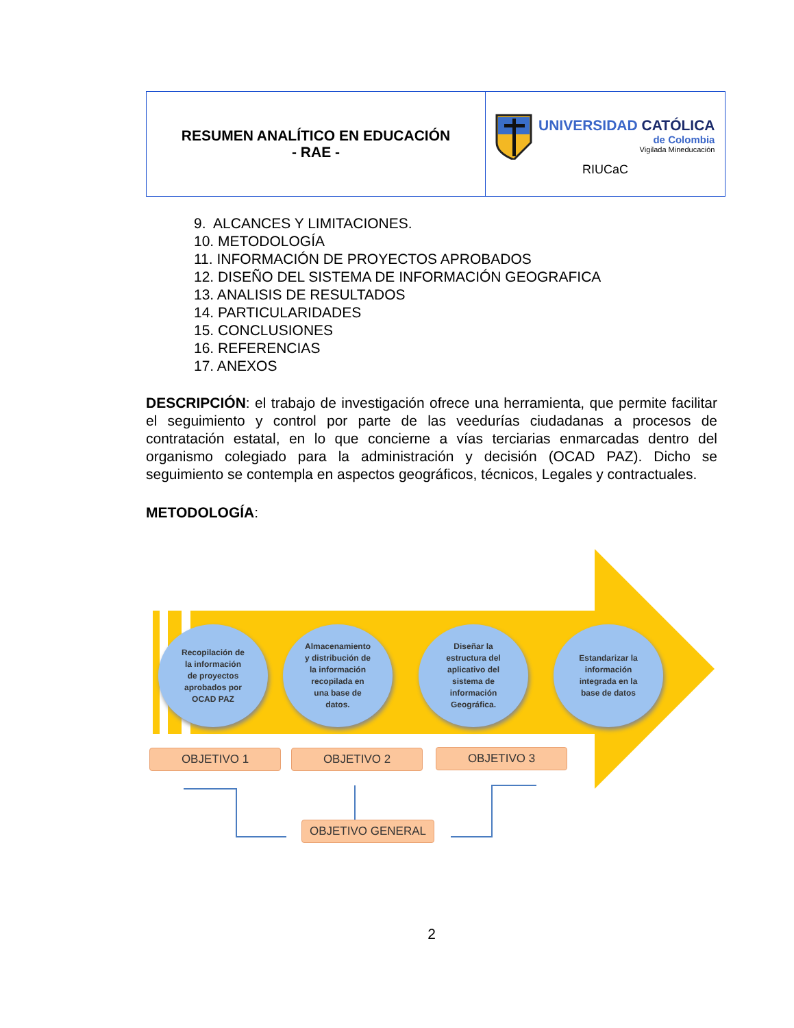| RESUMEN ANALÍTICO EN EDUCACIÓN - RAE - | UNIVERSIDAD CATÓLICA de Colombia Vigilada Mineducación RIUCaC |
9. ALCANCES Y LIMITACIONES.
10. METODOLOGÍA
11. INFORMACIÓN DE PROYECTOS APROBADOS
12. DISEÑO DEL SISTEMA DE INFORMACIÓN GEOGRAFICA
13. ANALISIS DE RESULTADOS
14. PARTICULARIDADES
15. CONCLUSIONES
16. REFERENCIAS
17. ANEXOS
DESCRIPCIÓN: el trabajo de investigación ofrece una herramienta, que permite facilitar el seguimiento y control por parte de las veedurías ciudadanas a procesos de contratación estatal, en lo que concierne a vías terciarias enmarcadas dentro del organismo colegiado para la administración y decisión (OCAD PAZ). Dicho se seguimiento se contempla en aspectos geográficos, técnicos, Legales y contractuales.
METODOLOGÍA:
Recopilación de
la información
de proyectos
aprobados por
OCAD PAZ
Almacenamiento
y distribución de
la información
recopilada en
una base de
datos.
Diseñar la
estructura del
aplicativo del
sistema de
información
Geográfica.
Estandarizar la
información
integrada en la
base de datos
OBJETIVO 1 OBJETIVO 2 OBJETIVO 3
OBJETIVO GENERAL
2